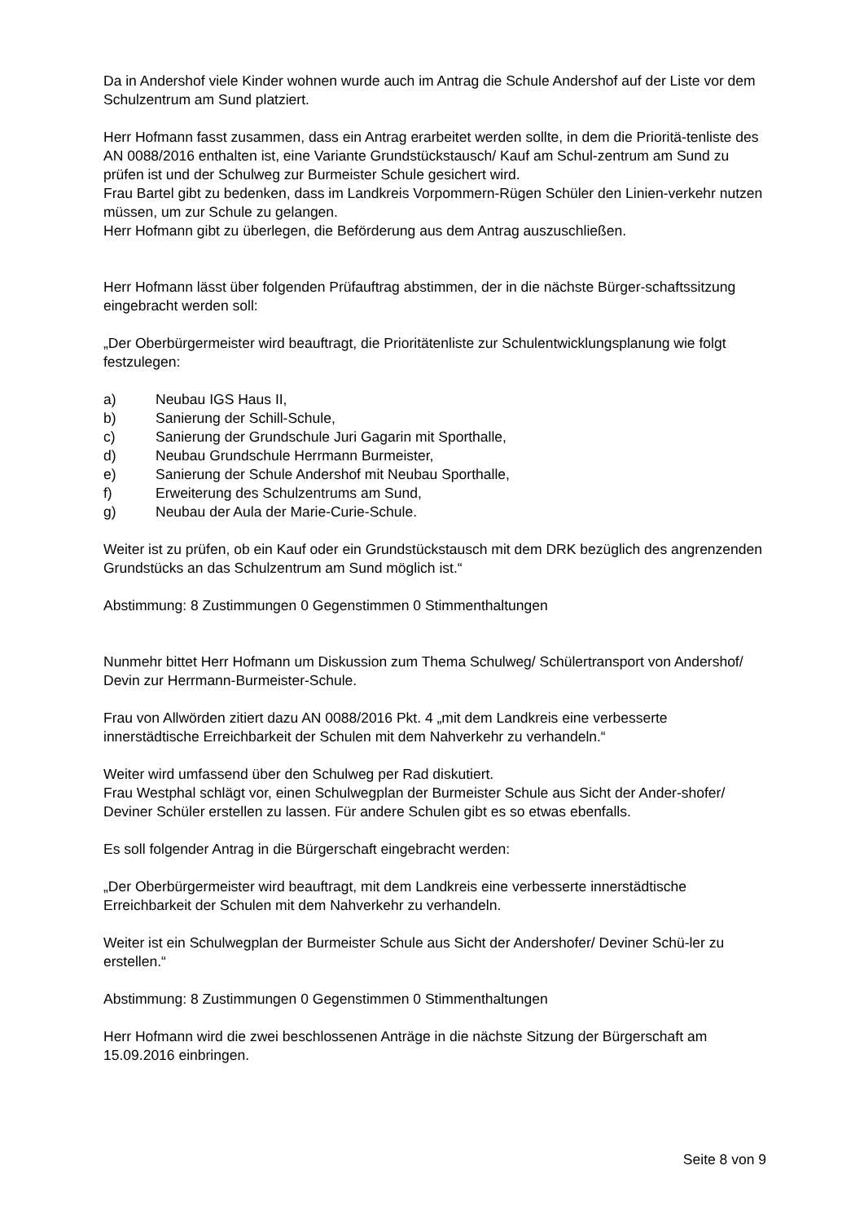Da in Andershof viele Kinder wohnen wurde auch im Antrag die Schule Andershof auf der Liste vor dem Schulzentrum am Sund platziert.
Herr Hofmann fasst zusammen, dass ein Antrag erarbeitet werden sollte, in dem die Prioritä-tenliste des AN 0088/2016 enthalten ist, eine Variante Grundstückstausch/ Kauf am Schul-zentrum am Sund zu prüfen ist und der Schulweg zur Burmeister Schule gesichert wird.
Frau Bartel gibt zu bedenken, dass im Landkreis Vorpommern-Rügen Schüler den Linien-verkehr nutzen müssen, um zur Schule zu gelangen.
Herr Hofmann gibt zu überlegen, die Beförderung aus dem Antrag auszuschließen.
Herr Hofmann lässt über folgenden Prüfauftrag abstimmen, der in die nächste Bürger-schaftssitzung eingebracht werden soll:
„Der Oberbürgermeister wird beauftragt, die Prioritätenliste zur Schulentwicklungsplanung wie folgt festzulegen:
a) Neubau IGS Haus II,
b) Sanierung der Schill-Schule,
c) Sanierung der Grundschule Juri Gagarin mit Sporthalle,
d) Neubau Grundschule Herrmann Burmeister,
e) Sanierung der Schule Andershof mit Neubau Sporthalle,
f) Erweiterung des Schulzentrums am Sund,
g) Neubau der Aula der Marie-Curie-Schule.
Weiter ist zu prüfen, ob ein Kauf oder ein Grundstückstausch mit dem DRK bezüglich des angrenzenden Grundstücks an das Schulzentrum am Sund möglich ist.“
Abstimmung: 8 Zustimmungen 0 Gegenstimmen 0 Stimmenthaltungen
Nunmehr bittet Herr Hofmann um Diskussion zum Thema Schulweg/ Schülertransport von Andershof/ Devin zur Herrmann-Burmeister-Schule.
Frau von Allwörden zitiert dazu AN 0088/2016 Pkt. 4 „mit dem Landkreis eine verbesserte innerstädtische Erreichbarkeit der Schulen mit dem Nahverkehr zu verhandeln.“
Weiter wird umfassend über den Schulweg per Rad diskutiert.
Frau Westphal schlägt vor, einen Schulwegplan der Burmeister Schule aus Sicht der Ander-shofer/ Deviner Schüler erstellen zu lassen. Für andere Schulen gibt es so etwas ebenfalls.
Es soll folgender Antrag in die Bürgerschaft eingebracht werden:
„Der Oberbürgermeister wird beauftragt, mit dem Landkreis eine verbesserte innerstädtische Erreichbarkeit der Schulen mit dem Nahverkehr zu verhandeln.
Weiter ist ein Schulwegplan der Burmeister Schule aus Sicht der Andershofer/ Deviner Schü-ler zu erstellen.“
Abstimmung: 8 Zustimmungen 0 Gegenstimmen 0 Stimmenthaltungen
Herr Hofmann wird die zwei beschlossenen Anträge in die nächste Sitzung der Bürgerschaft am 15.09.2016 einbringen.
Seite 8 von 9